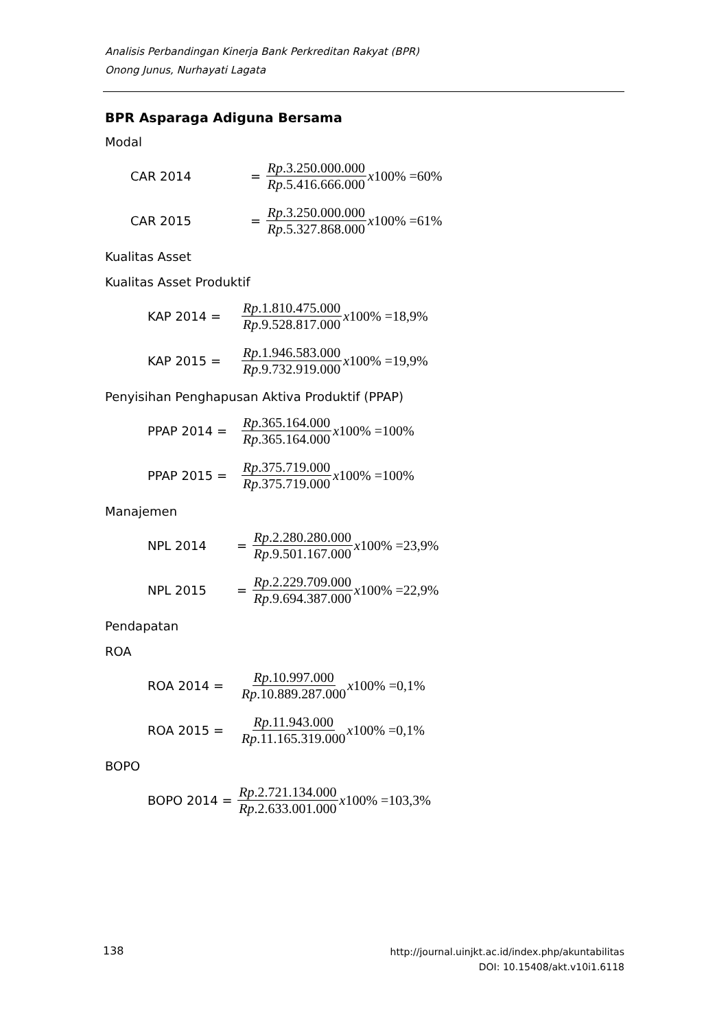Analisis Perbandingan Kinerja Bank Perkreditan Rakyat (BPR)
Onong Junus, Nurhayati Lagata
BPR Asparaga Adiguna Bersama
Modal
CAR 2014 = Rp.3.250.000.000 Rp.5.416.666.000 x100% =60%
CAR 2015 = Rp.3.250.000.000 Rp.5.327.868.000 x100% =61%
Kualitas Asset
Kualitas Asset Produktif
KAP 2014 = Rp.1.810.475.000 Rp.9.528.817.000 x100% =18,9%
KAP 2015 = Rp.1.946.583.000 Rp.9.732.919.000 x100% =19,9%
Penyisihan Penghapusan Aktiva Produktif (PPAP)
PPAP 2014 = Rp.365.164.000 Rp.365.164.000 x100% =100%
PPAP 2015 = Rp.375.719.000 Rp.375.719.000 x100% =100%
Manajemen
NPL 2014 = Rp.2.280.280.000 Rp.9.501.167.000 x100% =23,9%
NPL 2015 = Rp.2.229.709.000 Rp.9.694.387.000 x100% =22,9%
Pendapatan
ROA
ROA 2014 = Rp.10.997.000 Rp.10.889.287.000 x100% =0,1%
ROA 2015 = Rp.11.943.000 Rp.11.165.319.000 x100% =0,1%
BOPO
BOPO 2014 = Rp.2.721.134.000 Rp.2.633.001.000 x100% =103,3%
138
http://journal.uinjkt.ac.id/index.php/akuntabilitas
DOI: 10.15408/akt.v10i1.6118